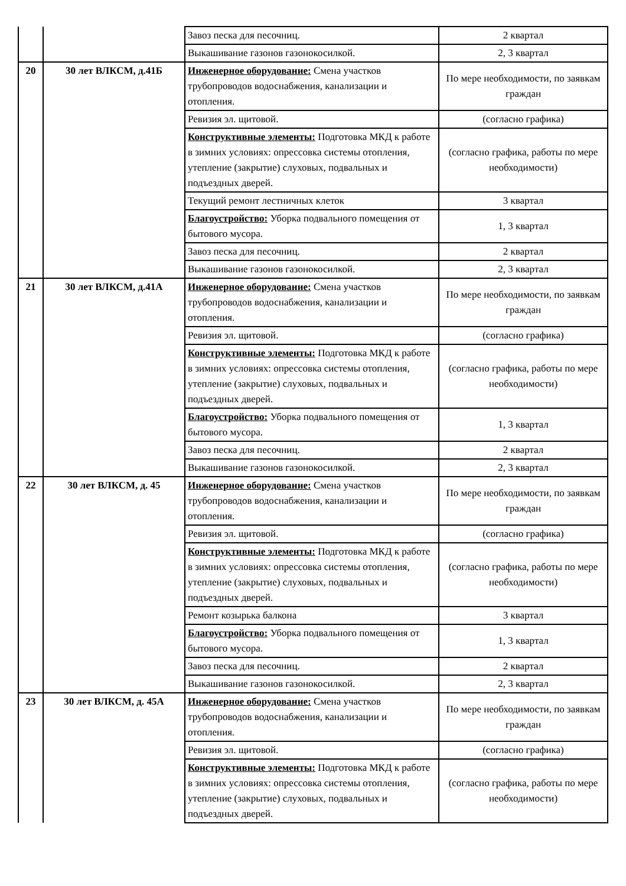| | | Завоз песка для песочниц. | 2 квартал |
| | | Выкашивание газонов газонокосилкой. | 2, 3 квартал |
| 20 | 30 лет ВЛКСМ, д.41Б | Инженерное оборудование: Смена участков трубопроводов водоснабжения, канализации и отопления. | По мере необходимости, по заявкам граждан |
| | | Ревизия эл. щитовой. | (согласно графика) |
| | | Конструктивные элементы: Подготовка МКД к работе в зимних условиях: опрессовка системы отопления, утепление (закрытие) слуховых, подвальных и подъездных дверей. | (согласно графика, работы по мере необходимости) |
| | | Текущий ремонт лестничных клеток | 3 квартал |
| | | Благоустройство: Уборка подвального помещения от бытового мусора. | 1, 3 квартал |
| | | Завоз песка для песочниц. | 2 квартал |
| | | Выкашивание газонов газонокосилкой. | 2, 3 квартал |
| 21 | 30 лет ВЛКСМ, д.41А | Инженерное оборудование: Смена участков трубопроводов водоснабжения, канализации и отопления. | По мере необходимости, по заявкам граждан |
| | | Ревизия эл. щитовой. | (согласно графика) |
| | | Конструктивные элементы: Подготовка МКД к работе в зимних условиях: опрессовка системы отопления, утепление (закрытие) слуховых, подвальных и подъездных дверей. | (согласно графика, работы по мере необходимости) |
| | | Благоустройство: Уборка подвального помещения от бытового мусора. | 1, 3 квартал |
| | | Завоз песка для песочниц. | 2 квартал |
| | | Выкашивание газонов газонокосилкой. | 2, 3 квартал |
| 22 | 30 лет ВЛКСМ, д. 45 | Инженерное оборудование: Смена участков трубопроводов водоснабжения, канализации и отопления. | По мере необходимости, по заявкам граждан |
| | | Ревизия эл. щитовой. | (согласно графика) |
| | | Конструктивные элементы: Подготовка МКД к работе в зимних условиях: опрессовка системы отопления, утепление (закрытие) слуховых, подвальных и подъездных дверей. | (согласно графика, работы по мере необходимости) |
| | | Ремонт козырька балкона | 3 квартал |
| | | Благоустройство: Уборка подвального помещения от бытового мусора. | 1, 3 квартал |
| | | Завоз песка для песочниц. | 2 квартал |
| | | Выкашивание газонов газонокосилкой. | 2, 3 квартал |
| 23 | 30 лет ВЛКСМ, д. 45А | Инженерное оборудование: Смена участков трубопроводов водоснабжения, канализации и отопления. | По мере необходимости, по заявкам граждан |
| | | Ревизия эл. щитовой. | (согласно графика) |
| | | Конструктивные элементы: Подготовка МКД к работе в зимних условиях: опрессовка системы отопления, утепление (закрытие) слуховых, подвальных и подъездных дверей. | (согласно графика, работы по мере необходимости) |